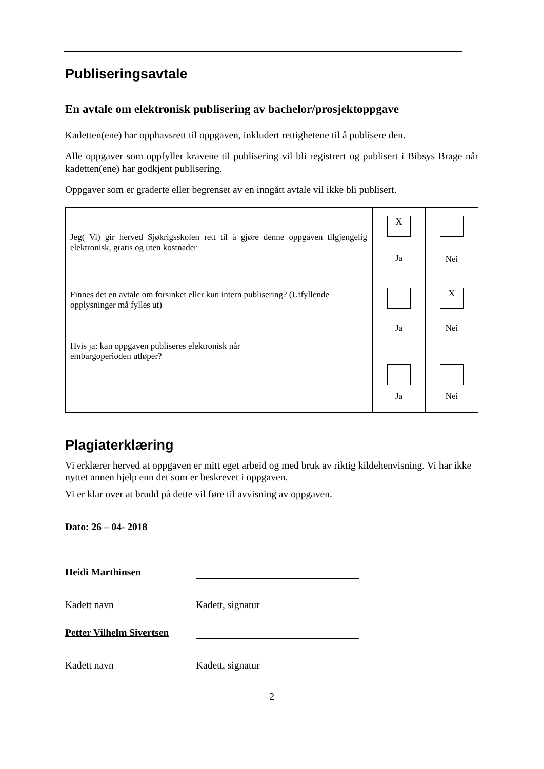Publiseringsavtale
En avtale om elektronisk publisering av bachelor/prosjektoppgave
Kadetten(ene) har opphavsrett til oppgaven, inkludert rettighetene til å publisere den.
Alle oppgaver som oppfyller kravene til publisering vil bli registrert og publisert i Bibsys Brage når kadetten(ene) har godkjent publisering.
Oppgaver som er graderte eller begrenset av en inngått avtale vil ikke bli publisert.
| Jeg( Vi) gir herved Sjøkrigsskolen rett til å gjøre denne oppgaven tilgjengelig elektronisk, gratis og uten kostnader | X Ja | Nei |
| Finnes det en avtale om forsinket eller kun intern publisering? (Utfyllende opplysninger må fylles ut) Hvis ja: kan oppgaven publiseres elektronisk når embargoperioden utløper? | Ja Ja | X Nei Nei |
Plagiaterklæring
Vi erklærer herved at oppgaven er mitt eget arbeid og med bruk av riktig kildehenvisning. Vi har ikke nyttet annen hjelp enn det som er beskrevet i oppgaven.
Vi er klar over at brudd på dette vil føre til avvisning av oppgaven.
Dato: 26 – 04- 2018
Heidi Marthinsen
Kadett navn Kadett, signatur
Petter Vilhelm Sivertsen
Kadett navn Kadett, signatur
2